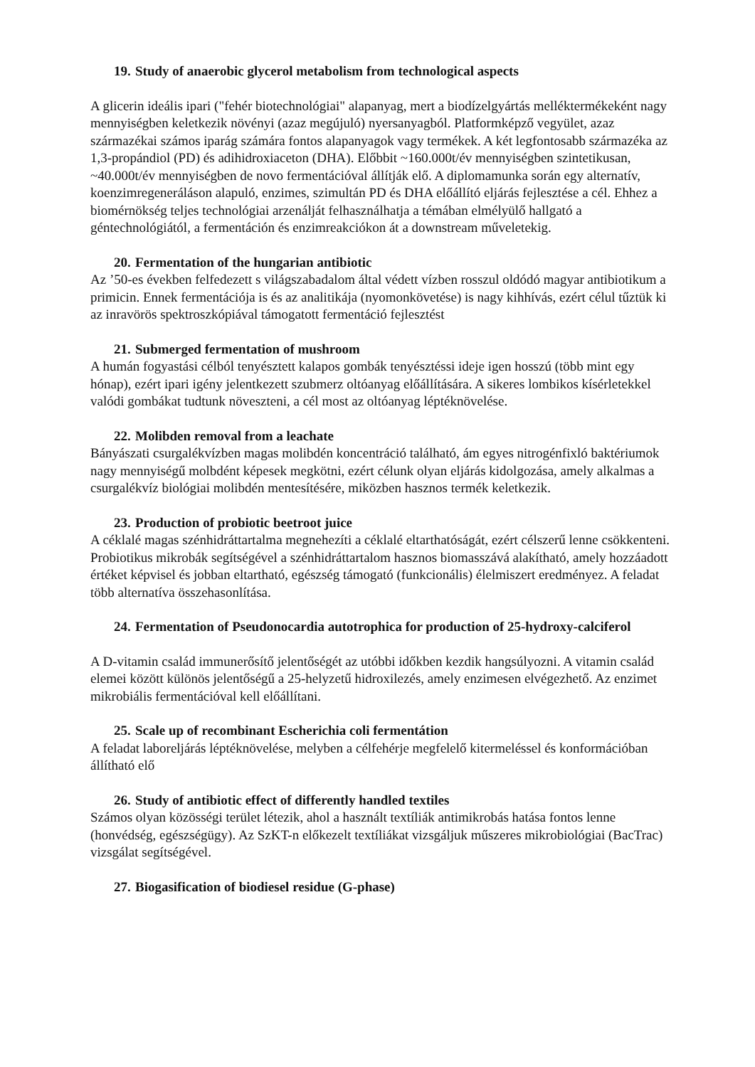19. Study of anaerobic glycerol metabolism from technological aspects
A glicerin ideális ipari ("fehér biotechnológiai" alapanyag, mert a biodízelgyártás melléktermékeként nagy mennyiségben keletkezik növényi (azaz megújuló) nyersanyagból. Platformképző vegyület, azaz származékai számos iparág számára fontos alapanyagok vagy termékek. A két legfontosabb származéka az 1,3-propándiol (PD) és adihidroxiaceton (DHA). Előbbit ~160.000t/év mennyiségben szintetikusan, ~40.000t/év mennyiségben de novo fermentációval állítják elő. A diplomamunka során egy alternatív, koenzimregeneráláson alapuló, enzimes, szimultán PD és DHA előállító eljárás fejlesztése a cél. Ehhez a biomérnökség teljes technológiai arzenálját felhasználhatja a témában elmélyülő hallgató a géntechnológiától, a fermentáción és enzimreakciókon át a downstream műveletekig.
20. Fermentation of the hungarian antibiotic
Az ’50-es években felfedezett s világszabadalom által védett vízben rosszul oldódó magyar antibiotikum a primicin. Ennek fermentációja is és az analitikája (nyomonkövetése) is nagy kihhívás, ezért célul tűztük ki az inravörös spektroszkópiával támogatott fermentáció fejlesztést
21. Submerged fermentation of mushroom
A humán fogyastási célból tenyésztett kalapos gombák tenyésztéssi ideje igen hosszú (több mint egy hónap), ezért ipari igény jelentkezett szubmerz oltóanyag előállítására. A sikeres lombikos kísérletekkel valódi gombákat tudtunk növeszteni, a cél most az oltóanyag léptéknövelése.
22. Molibden removal from a leachate
Bányászati csurgalékvízben magas molibdén koncentráció található, ám egyes nitrogénfixló baktériumok nagy mennyiségű molbdént képesek megkötni, ezért célunk olyan eljárás kidolgozása, amely alkalmas a csurgalékvíz biológiai molibdén mentesítésére, miközben hasznos termék keletkezik.
23. Production of probiotic beetroot juice
A céklalé magas szénhidráttartalma megnehezíti a céklalé eltarthatóságát, ezért célszerű lenne csökkenteni. Probiotikus mikrobák segítségével a szénhidráttartalom hasznos biomasszává alakítható, amely hozzáadott értéket képvisel és jobban eltartható, egészség támogató (funkcionális) élelmiszert eredményez. A feladat több alternatíva összehasonlítása.
24. Fermentation of Pseudonocardia autotrophica for production of 25-hydroxy-calciferol
A D-vitamin család immunerősítő jelentőségét az utóbbi időkben kezdik hangsúlyozni. A vitamin család elemei között különös jelentőségű a 25-helyzetű hidroxilezés, amely enzimesen elvégezhető. Az enzimet mikrobiális fermentációval kell előállítani.
25. Scale up of recombinant Escherichia coli fermentátion
A feladat laboreljárás léptéknövelése, melyben a célfehérje megfelelő kitermeléssel és konformációban állítható elő
26. Study of antibiotic effect of differently handled textiles
Számos olyan közösségi terület létezik, ahol a használt textíliák antimikrobás hatása fontos lenne (honvédség, egészségügy). Az SzKT-n előkezelt textíliákat vizsgáljuk műszeres mikrobiológiai (BacTrac) vizsgálat segítségével.
27. Biogasification of biodiesel residue (G-phase)